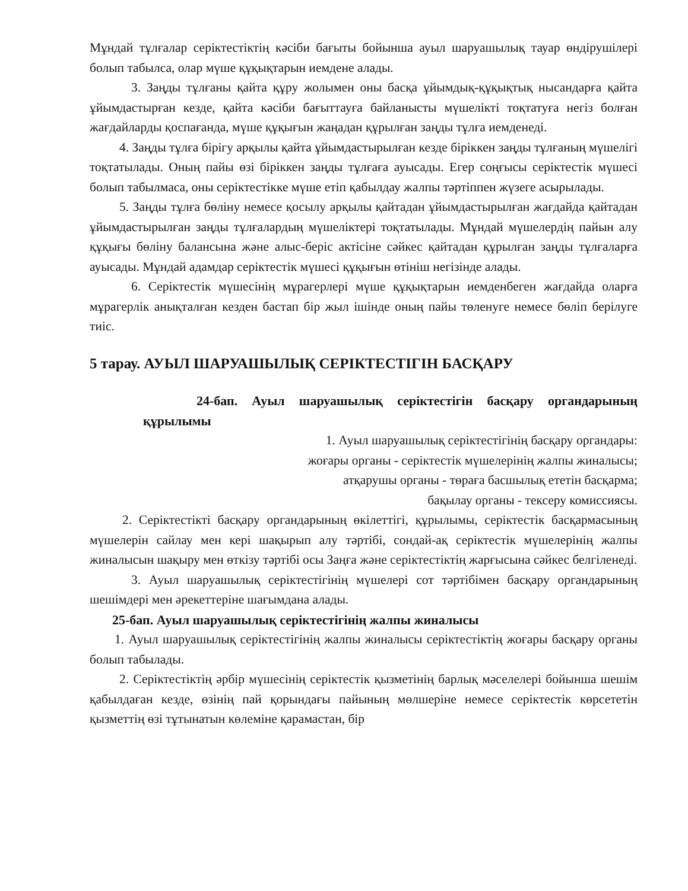Мұндай тұлғалар серіктестіктің кәсіби бағыты бойынша ауыл шаруашылық тауар өндірушілері болып табылса, олар мүше құқықтарын иемдене алады.
3. Заңды тұлғаны қайта құру жолымен оны басқа ұйымдық-құқықтық нысандарға қайта ұйымдастырған кезде, қайта кәсіби бағыттауға байланысты мүшелікті тоқтатуға негіз болған жағдайларды қоспағанда, мүше құқығын жаңадан құрылған заңды тұлға иемденеді.
4. Заңды тұлға бірігу арқылы қайта ұйымдастырылған кезде біріккен заңды тұлғаның мүшелігі тоқтатылады. Оның пайы өзі біріккен заңды тұлғаға ауысады. Егер соңғысы серіктестік мүшесі болып табылмаса, оны серіктестікке мүше етіп қабылдау жалпы тәртіппен жүзеге асырылады.
5. Заңды тұлға бөліну немесе қосылу арқылы қайтадан ұйымдастырылған жағдайда қайтадан ұйымдастырылған заңды тұлғалардың мүшеліктері тоқтатылады. Мұндай мүшелердің пайын алу құқығы бөліну балансына және алыс-беріс актісіне сәйкес қайтадан құрылған заңды тұлғаларға ауысады. Мұндай адамдар серіктестік мүшесі құқығын өтініш негізінде алады.
6. Серіктестік мүшесінің мұрагерлері мүше құқықтарын иемденбеген жағдайда оларға мұрагерлік анықталған кезден бастап бір жыл ішінде оның пайы төленуге немесе бөліп берілуге тиіс.
5 тарау. АУЫЛ ШАРУАШЫЛЫҚ СЕРІКТЕСТІГІН БАСҚАРУ
24-бап. Ауыл шаруашылық серіктестігін басқару органдарының құрылымы
1. Ауыл шаруашылық серіктестігінің басқару органдары:
жоғары органы - серіктестік мүшелерінің жалпы жиналысы;
атқарушы органы - төраға басшылық ететін басқарма;
бақылау органы - тексеру комиссиясы.
2. Серіктестікті басқару органдарының өкілеттігі, құрылымы, серіктестік басқармасының мүшелерін сайлау мен кері шақырып алу тәртібі, сондай-ақ серіктестік мүшелерінің жалпы жиналысын шақыру мен өткізу тәртібі осы Заңға және серіктестіктің жарғысына сәйкес белгіленеді.
3. Ауыл шаруашылық серіктестігінің мүшелері сот тәртібімен басқару органдарының шешімдері мен әрекеттеріне шағымдана алады.
25-бап. Ауыл шаруашылық серіктестігінің жалпы жиналысы
1. Ауыл шаруашылық серіктестігінің жалпы жиналысы серіктестіктің жоғары басқару органы болып табылады.
2. Серіктестіктің әрбір мүшесінің серіктестік қызметінің барлық мәселелері бойынша шешім қабылдаған кезде, өзінің пай қорындағы пайының мөлшеріне немесе серіктестік көрсететін қызметтің өзі тұтынатын көлеміне қарамастан, бір